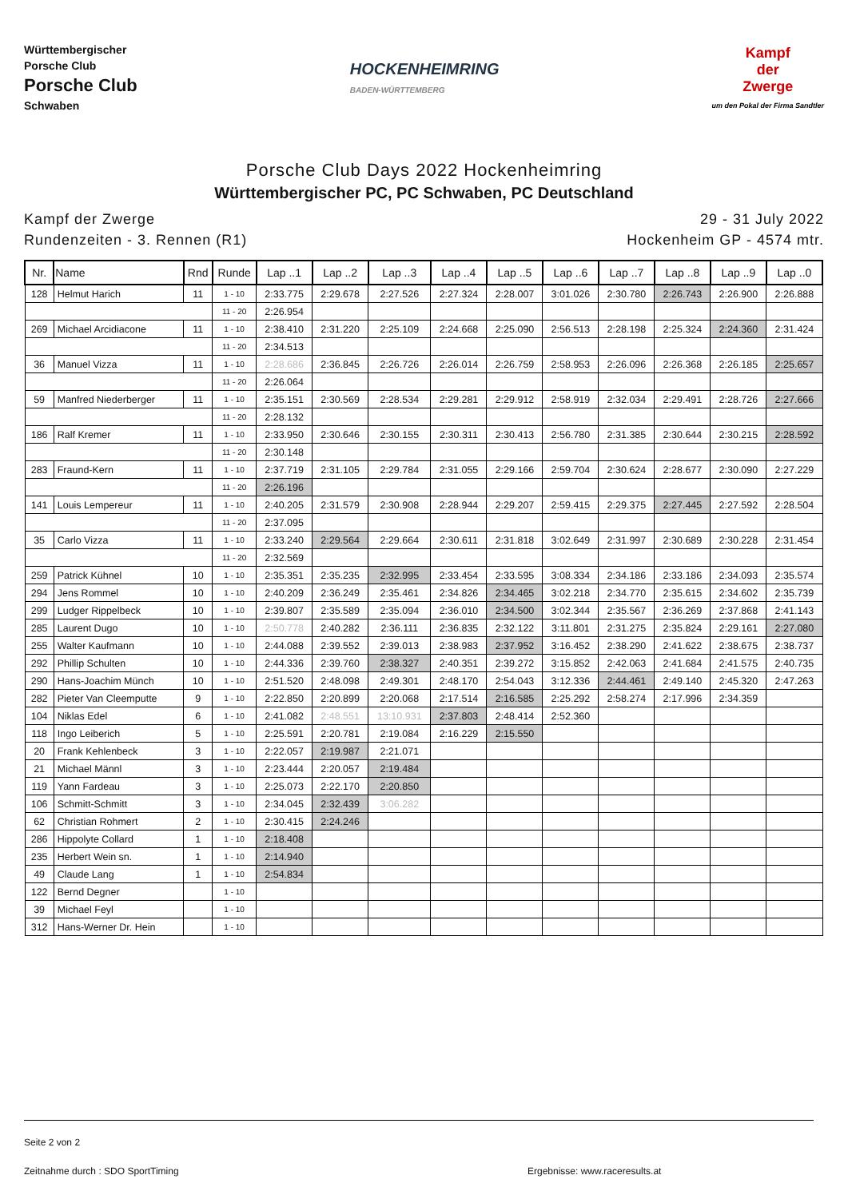Württembergischer
Porsche Club
Porsche Club
Schwaben
HOCKENHEIMRING
BADEN-WÜRTTEMBERG
Kampf
der
Zwerge
um den Pokal der Firma Sandtler
Porsche Club Days 2022 Hockenheimring
Württembergischer PC, PC Schwaben, PC Deutschland
Kampf der Zwerge
Rundenzeiten - 3. Rennen (R1)
29 - 31 July 2022
Hockenheim GP - 4574 mtr.
| Nr. | Name | Rnd | Runde | Lap ..1 | Lap ..2 | Lap ..3 | Lap ..4 | Lap ..5 | Lap ..6 | Lap ..7 | Lap ..8 | Lap ..9 | Lap ..0 |
| --- | --- | --- | --- | --- | --- | --- | --- | --- | --- | --- | --- | --- | --- |
| 128 | Helmut Harich | 11 | 1 - 10 | 2:33.775 | 2:29.678 | 2:27.526 | 2:27.324 | 2:28.007 | 3:01.026 | 2:30.780 | 2:26.743 | 2:26.900 | 2:26.888 |
| | | | 11 - 20 | 2:26.954 | | | | | | | | | |
| 269 | Michael Arcidiacone | 11 | 1 - 10 | 2:38.410 | 2:31.220 | 2:25.109 | 2:24.668 | 2:25.090 | 2:56.513 | 2:28.198 | 2:25.324 | 2:24.360 | 2:31.424 |
| | | | 11 - 20 | 2:34.513 | | | | | | | | | |
| 36 | Manuel Vizza | 11 | 1 - 10 | 2:28.686 | 2:36.845 | 2:26.726 | 2:26.014 | 2:26.759 | 2:58.953 | 2:26.096 | 2:26.368 | 2:26.185 | 2:25.657 |
| | | | 11 - 20 | 2:26.064 | | | | | | | | | |
| 59 | Manfred Niederberger | 11 | 1 - 10 | 2:35.151 | 2:30.569 | 2:28.534 | 2:29.281 | 2:29.912 | 2:58.919 | 2:32.034 | 2:29.491 | 2:28.726 | 2:27.666 |
| | | | 11 - 20 | 2:28.132 | | | | | | | | | |
| 186 | Ralf Kremer | 11 | 1 - 10 | 2:33.950 | 2:30.646 | 2:30.155 | 2:30.311 | 2:30.413 | 2:56.780 | 2:31.385 | 2:30.644 | 2:30.215 | 2:28.592 |
| | | | 11 - 20 | 2:30.148 | | | | | | | | | |
| 283 | Fraund-Kern | 11 | 1 - 10 | 2:37.719 | 2:31.105 | 2:29.784 | 2:31.055 | 2:29.166 | 2:59.704 | 2:30.624 | 2:28.677 | 2:30.090 | 2:27.229 |
| | | | 11 - 20 | 2:26.196 | | | | | | | | | |
| 141 | Louis Lempereur | 11 | 1 - 10 | 2:40.205 | 2:31.579 | 2:30.908 | 2:28.944 | 2:29.207 | 2:59.415 | 2:29.375 | 2:27.445 | 2:27.592 | 2:28.504 |
| | | | 11 - 20 | 2:37.095 | | | | | | | | | |
| 35 | Carlo Vizza | 11 | 1 - 10 | 2:33.240 | 2:29.564 | 2:29.664 | 2:30.611 | 2:31.818 | 3:02.649 | 2:31.997 | 2:30.689 | 2:30.228 | 2:31.454 |
| | | | 11 - 20 | 2:32.569 | | | | | | | | | |
| 259 | Patrick Kühnel | 10 | 1 - 10 | 2:35.351 | 2:35.235 | 2:32.995 | 2:33.454 | 2:33.595 | 3:08.334 | 2:34.186 | 2:33.186 | 2:34.093 | 2:35.574 |
| 294 | Jens Rommel | 10 | 1 - 10 | 2:40.209 | 2:36.249 | 2:35.461 | 2:34.826 | 2:34.465 | 3:02.218 | 2:34.770 | 2:35.615 | 2:34.602 | 2:35.739 |
| 299 | Ludger Rippelbeck | 10 | 1 - 10 | 2:39.807 | 2:35.589 | 2:35.094 | 2:36.010 | 2:34.500 | 3:02.344 | 2:35.567 | 2:36.269 | 2:37.868 | 2:41.143 |
| 285 | Laurent Dugo | 10 | 1 - 10 | 2:50.778 | 2:40.282 | 2:36.111 | 2:36.835 | 2:32.122 | 3:11.801 | 2:31.275 | 2:35.824 | 2:29.161 | 2:27.080 |
| 255 | Walter Kaufmann | 10 | 1 - 10 | 2:44.088 | 2:39.552 | 2:39.013 | 2:38.983 | 2:37.952 | 3:16.452 | 2:38.290 | 2:41.622 | 2:38.675 | 2:38.737 |
| 292 | Phillip Schulten | 10 | 1 - 10 | 2:44.336 | 2:39.760 | 2:38.327 | 2:40.351 | 2:39.272 | 3:15.852 | 2:42.063 | 2:41.684 | 2:41.575 | 2:40.735 |
| 290 | Hans-Joachim Münch | 10 | 1 - 10 | 2:51.520 | 2:48.098 | 2:49.301 | 2:48.170 | 2:54.043 | 3:12.336 | 2:44.461 | 2:49.140 | 2:45.320 | 2:47.263 |
| 282 | Pieter Van Cleemputte | 9 | 1 - 10 | 2:22.850 | 2:20.899 | 2:20.068 | 2:17.514 | 2:16.585 | 2:25.292 | 2:58.274 | 2:17.996 | 2:34.359 | |
| 104 | Niklas Edel | 6 | 1 - 10 | 2:41.082 | 2:48.551 | 13:10.931 | 2:37.803 | 2:48.414 | 2:52.360 | | | | |
| 118 | Ingo Leiberich | 5 | 1 - 10 | 2:25.591 | 2:20.781 | 2:19.084 | 2:16.229 | 2:15.550 | | | | | |
| 20 | Frank Kehlenbeck | 3 | 1 - 10 | 2:22.057 | 2:19.987 | 2:21.071 | | | | | | | |
| 21 | Michael Männl | 3 | 1 - 10 | 2:23.444 | 2:20.057 | 2:19.484 | | | | | | | |
| 119 | Yann Fardeau | 3 | 1 - 10 | 2:25.073 | 2:22.170 | 2:20.850 | | | | | | | |
| 106 | Schmitt-Schmitt | 3 | 1 - 10 | 2:34.045 | 2:32.439 | 3:06.282 | | | | | | | |
| 62 | Christian Rohmert | 2 | 1 - 10 | 2:30.415 | 2:24.246 | | | | | | | | |
| 286 | Hippolyte Collard | 1 | 1 - 10 | 2:18.408 | | | | | | | | | |
| 235 | Herbert Wein sn. | 1 | 1 - 10 | 2:14.940 | | | | | | | | | |
| 49 | Claude Lang | 1 | 1 - 10 | 2:54.834 | | | | | | | | | |
| 122 | Bernd Degner | | 1 - 10 | | | | | | | | | | |
| 39 | Michael Feyl | | 1 - 10 | | | | | | | | | | |
| 312 | Hans-Werner Dr. Hein | | 1 - 10 | | | | | | | | | | |
Seite 2 von 2
Zeitnahme durch : SDO SportTiming Ergebnisse: www.raceresults.at